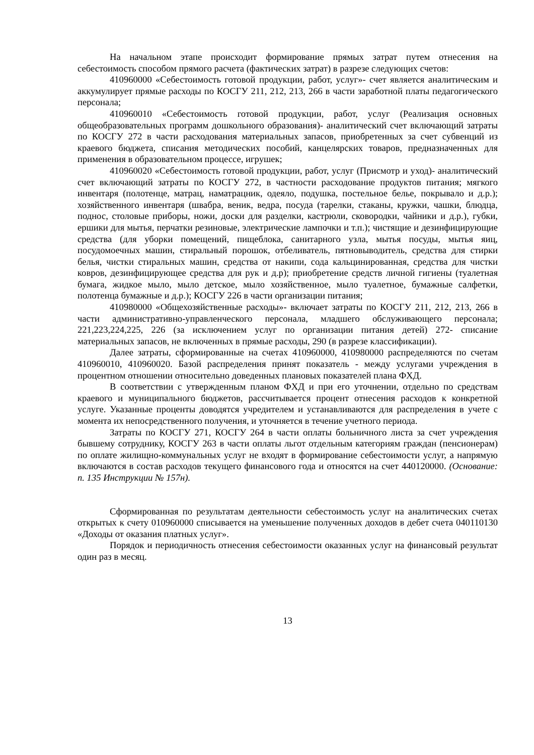На начальном этапе происходит формирование прямых затрат путем отнесения на себестоимость способом прямого расчета (фактических затрат) в разрезе следующих счетов:
410960000 «Себестоимость готовой продукции, работ, услуг»- счет является аналитическим и аккумулирует прямые расходы по КОСГУ 211, 212, 213, 266 в части заработной платы педагогического персонала;
410960010 «Себестоимость готовой продукции, работ, услуг (Реализация основных общеобразовательных программ дошкольного образования)- аналитический счет включающий затраты по КОСГУ 272 в части расходования материальных запасов, приобретенных за счет субвенций из краевого бюджета, списания методических пособий, канцелярских товаров, предназначенных для применения в образовательном процессе, игрушек;
410960020 «Себестоимость готовой продукции, работ, услуг (Присмотр и уход)- аналитический счет включающий затраты по КОСГУ 272, в частности расходование продуктов питания; мягкого инвентаря (полотенце, матрац, наматрацник, одеяло, подушка, постельное белье, покрывало и д.р.); хозяйственного инвентаря (швабра, веник, ведра, посуда (тарелки, стаканы, кружки, чашки, блюдца, поднос, столовые приборы, ножи, доски для разделки, кастрюли, сковородки, чайники и д.р.), губки, ершики для мытья, перчатки резиновые, электрические лампочки и т.п.); чистящие и дезинфицирующие средства (для уборки помещений, пищеблока, санитарного узла, мытья посуды, мытья яиц, посудомоечных машин, стиральный порошок, отбеливатель, пятновыводитель, средства для стирки белья, чистки стиральных машин, средства от накипи, сода кальцинированная, средства для чистки ковров, дезинфицирующее средства для рук и д.р); приобретение средств личной гигиены (туалетная бумага, жидкое мыло, мыло детское, мыло хозяйственное, мыло туалетное, бумажные салфетки, полотенца бумажные и д.р.); КОСГУ 226 в части организации питания;
410980000 «Общехозяйственные расходы»- включает затраты по КОСГУ 211, 212, 213, 266 в части административно-управленческого персонала, младшего обслуживающего персонала; 221,223,224,225, 226 (за исключением услуг по организации питания детей) 272- списание материальных запасов, не включенных в прямые расходы, 290 (в разрезе классификации).
Далее затраты, сформированные на счетах 410960000, 410980000 распределяются по счетам 410960010, 410960020. Базой распределения принят показатель - между услугами учреждения в процентном отношении относительно доведенных плановых показателей плана ФХД.
В соответствии с утвержденным планом ФХД и при его уточнении, отдельно по средствам краевого и муниципального бюджетов, рассчитывается процент отнесения расходов к конкретной услуге. Указанные проценты доводятся учредителем и устанавливаются для распределения в учете с момента их непосредственного получения, и уточняется в течение учетного периода.
Затраты по КОСГУ 271, КОСГУ 264 в части оплаты больничного листа за счет учреждения бывшему сотруднику, КОСГУ 263 в части оплаты льгот отдельным категориям граждан (пенсионерам) по оплате жилищно-коммунальных услуг не входят в формирование себестоимости услуг, а напрямую включаются в состав расходов текущего финансового года и относятся на счет 440120000. (Основание: п. 135 Инструкции № 157н).
Сформированная по результатам деятельности себестоимость услуг на аналитических счетах открытых к счету 010960000 списывается на уменьшение полученных доходов в дебет счета 040110130 «Доходы от оказания платных услуг».
Порядок и периодичность отнесения себестоимости оказанных услуг на финансовый результат один раз в месяц.
13